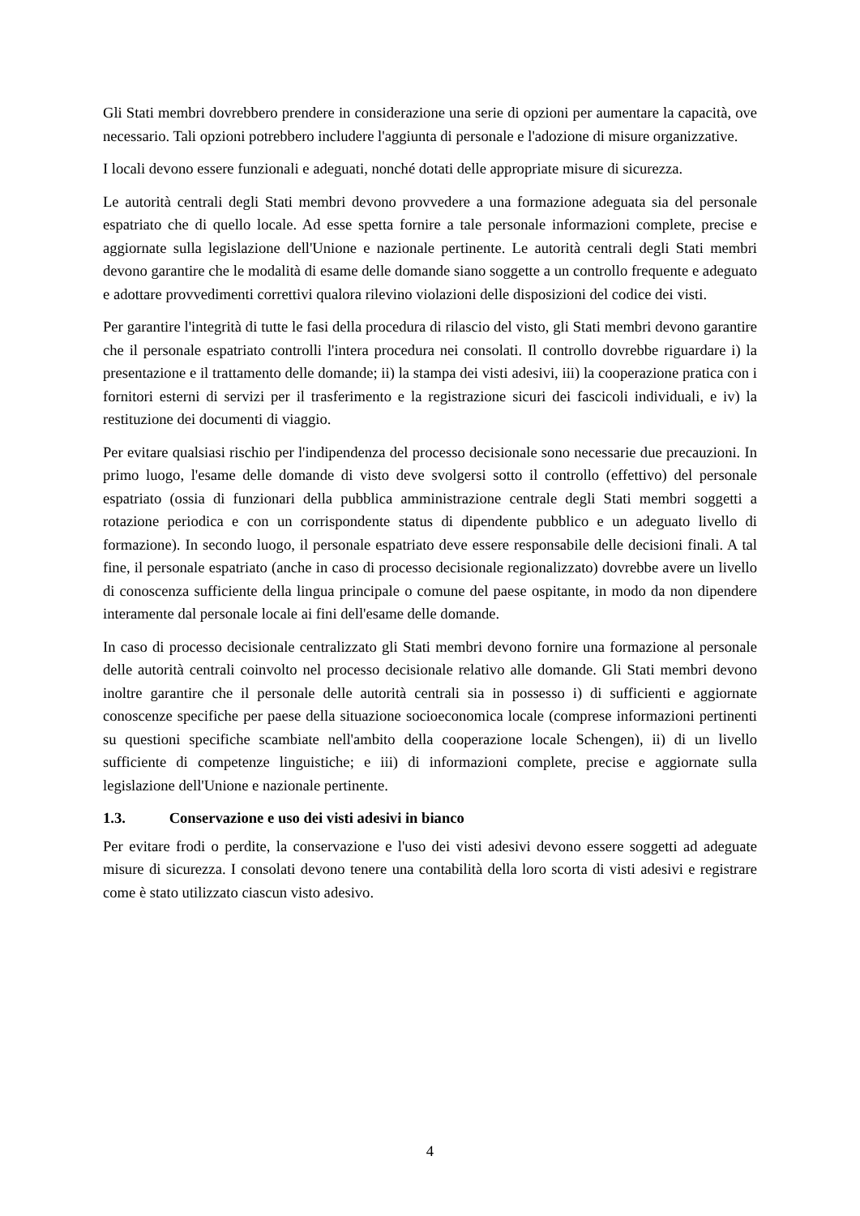Gli Stati membri dovrebbero prendere in considerazione una serie di opzioni per aumentare la capacità, ove necessario. Tali opzioni potrebbero includere l'aggiunta di personale e l'adozione di misure organizzative.
I locali devono essere funzionali e adeguati, nonché dotati delle appropriate misure di sicurezza.
Le autorità centrali degli Stati membri devono provvedere a una formazione adeguata sia del personale espatriato che di quello locale. Ad esse spetta fornire a tale personale informazioni complete, precise e aggiornate sulla legislazione dell'Unione e nazionale pertinente. Le autorità centrali degli Stati membri devono garantire che le modalità di esame delle domande siano soggette a un controllo frequente e adeguato e adottare provvedimenti correttivi qualora rilevino violazioni delle disposizioni del codice dei visti.
Per garantire l'integrità di tutte le fasi della procedura di rilascio del visto, gli Stati membri devono garantire che il personale espatriato controlli l'intera procedura nei consolati. Il controllo dovrebbe riguardare i) la presentazione e il trattamento delle domande; ii) la stampa dei visti adesivi, iii) la cooperazione pratica con i fornitori esterni di servizi per il trasferimento e la registrazione sicuri dei fascicoli individuali, e iv) la restituzione dei documenti di viaggio.
Per evitare qualsiasi rischio per l'indipendenza del processo decisionale sono necessarie due precauzioni. In primo luogo, l'esame delle domande di visto deve svolgersi sotto il controllo (effettivo) del personale espatriato (ossia di funzionari della pubblica amministrazione centrale degli Stati membri soggetti a rotazione periodica e con un corrispondente status di dipendente pubblico e un adeguato livello di formazione). In secondo luogo, il personale espatriato deve essere responsabile delle decisioni finali. A tal fine, il personale espatriato (anche in caso di processo decisionale regionalizzato) dovrebbe avere un livello di conoscenza sufficiente della lingua principale o comune del paese ospitante, in modo da non dipendere interamente dal personale locale ai fini dell'esame delle domande.
In caso di processo decisionale centralizzato gli Stati membri devono fornire una formazione al personale delle autorità centrali coinvolto nel processo decisionale relativo alle domande. Gli Stati membri devono inoltre garantire che il personale delle autorità centrali sia in possesso i) di sufficienti e aggiornate conoscenze specifiche per paese della situazione socioeconomica locale (comprese informazioni pertinenti su questioni specifiche scambiate nell'ambito della cooperazione locale Schengen), ii) di un livello sufficiente di competenze linguistiche; e iii) di informazioni complete, precise e aggiornate sulla legislazione dell'Unione e nazionale pertinente.
1.3. Conservazione e uso dei visti adesivi in bianco
Per evitare frodi o perdite, la conservazione e l'uso dei visti adesivi devono essere soggetti ad adeguate misure di sicurezza. I consolati devono tenere una contabilità della loro scorta di visti adesivi e registrare come è stato utilizzato ciascun visto adesivo.
4